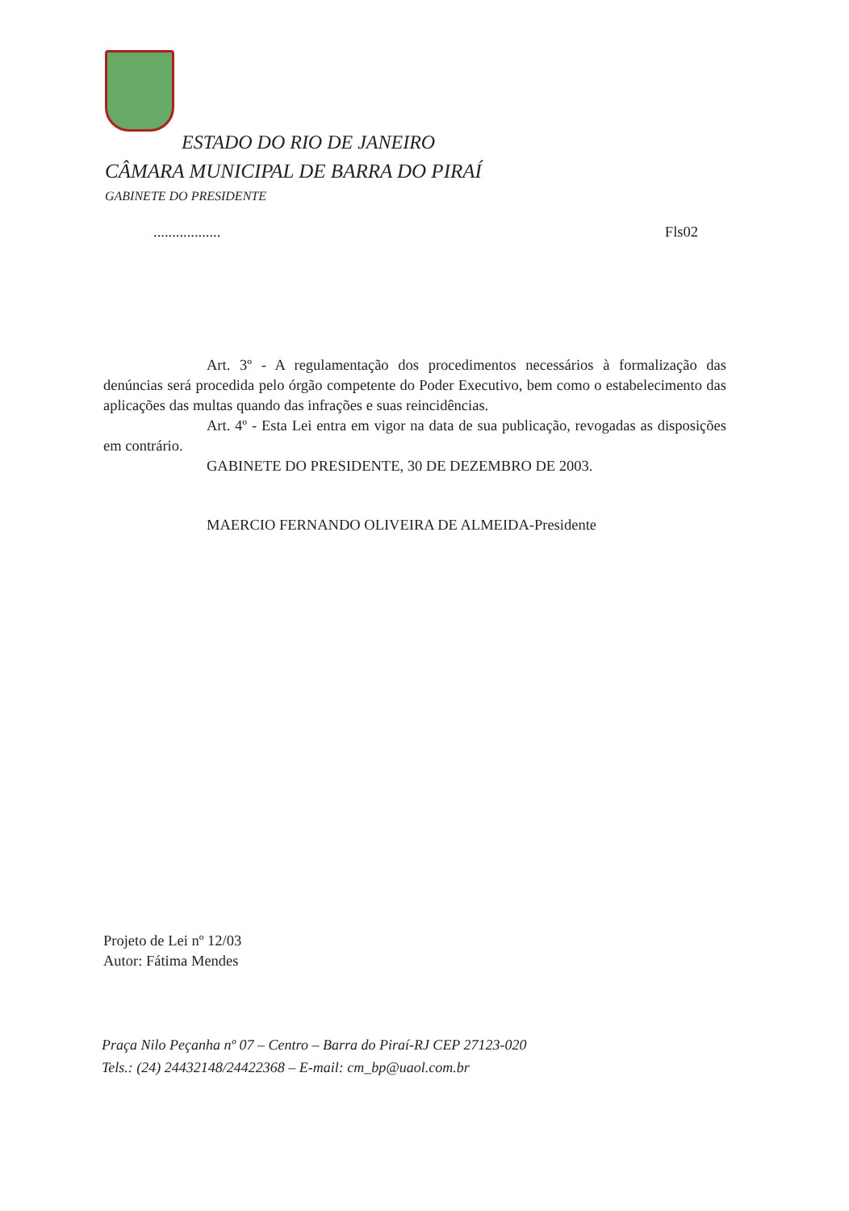ESTADO DO RIO DE JANEIRO
CÂMARA MUNICIPAL DE BARRA DO PIRAÍ
GABINETE DO PRESIDENTE
.................. Fls02
Art. 3º - A regulamentação dos procedimentos necessários à formalização das denúncias será procedida pelo órgão competente do Poder Executivo, bem como o estabelecimento das aplicações das multas quando das infrações e suas reincidências.
Art. 4º - Esta Lei entra em vigor na data de sua publicação, revogadas as disposições em contrário.
GABINETE DO PRESIDENTE, 30 DE DEZEMBRO DE 2003.
MAERCIO FERNANDO OLIVEIRA DE ALMEIDA-Presidente
Projeto de Lei nº 12/03
Autor: Fátima Mendes
Praça Nilo Peçanha nº 07 – Centro – Barra do Piraí-RJ CEP 27123-020
Tels.: (24) 24432148/24422368 – E-mail: cm_bp@uaol.com.br